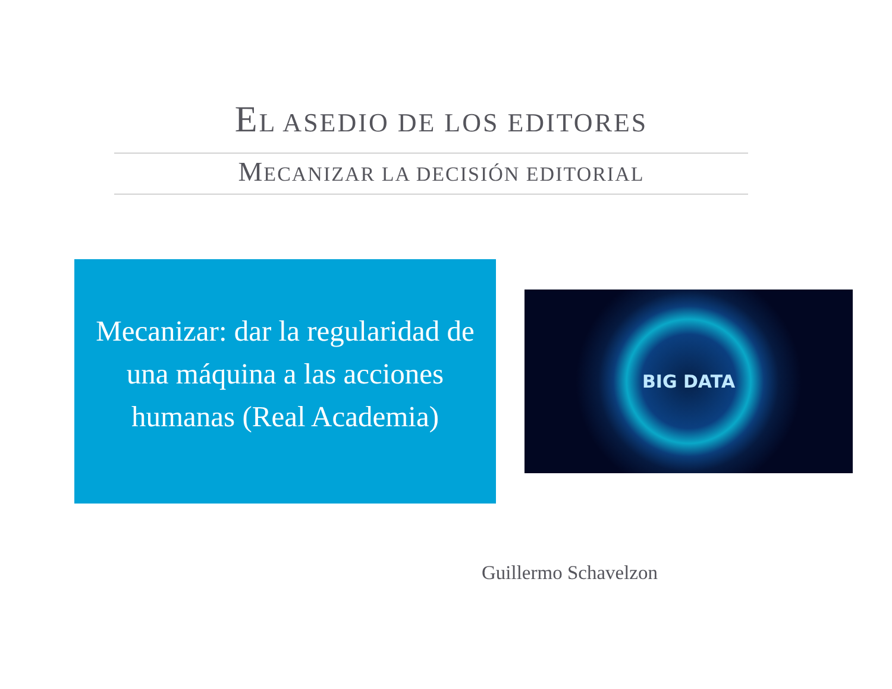EL ASEDIO DE LOS EDITORES
MECANIZAR LA DECISIÓN EDITORIAL
Mecanizar: dar la regularidad de una máquina a las acciones humanas (Real Academia)
BIG DATA
Guillermo Schavelzon